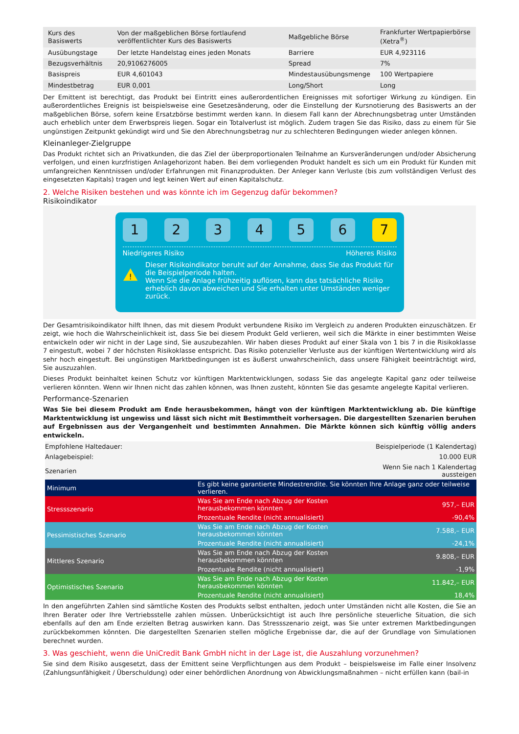| Kurs des Basiswerts | Von der maßgeblichen Börse fortlaufend veröffentlichter Kurs des Basiswerts | Maßgebliche Börse | Frankfurter Wertpapierbörse (Xetra<sup>®</sup>) |
| Ausübungstage | Der letzte Handelstag eines jeden Monats | Barriere | EUR 4,923116 |
| Bezugsverhältnis | 20,9106276005 | Spread | 7% |
| Basispreis | EUR 4,601043 | Mindestausübungsmenge | 100 Wertpapiere |
| Mindestbetrag | EUR 0,001 | Long/Short | Long |
Der Emittent ist berechtigt, das Produkt bei Eintritt eines außerordentlichen Ereignisses mit sofortiger Wirkung zu kündigen. Ein außerordentliches Ereignis ist beispielsweise eine Gesetzesänderung, oder die Einstellung der Kursnotierung des Basiswerts an der maßgeblichen Börse, sofern keine Ersatzbörse bestimmt werden kann. In diesem Fall kann der Abrechnungsbetrag unter Umständen auch erheblich unter dem Erwerbspreis liegen. Sogar ein Totalverlust ist möglich. Zudem tragen Sie das Risiko, dass zu einem für Sie ungünstigen Zeitpunkt gekündigt wird und Sie den Abrechnungsbetrag nur zu schlechteren Bedingungen wieder anlegen können.
Kleinanleger-Zielgruppe
Das Produkt richtet sich an Privatkunden, die das Ziel der überproportionalen Teilnahme an Kursveränderungen und/oder Absicherung verfolgen, und einen kurzfristigen Anlagehorizont haben. Bei dem vorliegenden Produkt handelt es sich um ein Produkt für Kunden mit umfangreichen Kenntnissen und/oder Erfahrungen mit Finanzprodukten. Der Anleger kann Verluste (bis zum vollständigen Verlust des eingesetzten Kapitals) tragen und legt keinen Wert auf einen Kapitalschutz.
2. Welche Risiken bestehen und was könnte ich im Gegenzug dafür bekommen?
Risikoindikator
1 2 3 4 5 6 7
Niedrigeres Risiko Höheres Risiko
!
Dieser Risikoindikator beruht auf der Annahme, dass Sie das Produkt für die Beispielperiode halten.
Wenn Sie die Anlage frühzeitig auflösen, kann das tatsächliche Risiko erheblich davon abweichen und Sie erhalten unter Umständen weniger zurück.
Der Gesamtrisikoindikator hilft Ihnen, das mit diesem Produkt verbundene Risiko im Vergleich zu anderen Produkten einzuschätzen. Er zeigt, wie hoch die Wahrscheinlichkeit ist, dass Sie bei diesem Produkt Geld verlieren, weil sich die Märkte in einer bestimmten Weise entwickeln oder wir nicht in der Lage sind, Sie auszubezahlen. Wir haben dieses Produkt auf einer Skala von 1 bis 7 in die Risikoklasse 7 eingestuft, wobei 7 der höchsten Risikoklasse entspricht. Das Risiko potenzieller Verluste aus der künftigen Wertentwicklung wird als sehr hoch eingestuft. Bei ungünstigen Marktbedingungen ist es äußerst unwahrscheinlich, dass unsere Fähigkeit beeinträchtigt wird, Sie auszuzahlen.
Dieses Produkt beinhaltet keinen Schutz vor künftigen Marktentwicklungen, sodass Sie das angelegte Kapital ganz oder teilweise verlieren könnten. Wenn wir Ihnen nicht das zahlen können, was Ihnen zusteht, könnten Sie das gesamte angelegte Kapital verlieren.
Performance-Szenarien
Was Sie bei diesem Produkt am Ende herausbekommen, hängt von der künftigen Marktentwicklung ab. Die künftige Marktentwicklung ist ungewiss und lässt sich nicht mit Bestimmtheit vorhersagen. Die dargestellten Szenarien beruhen auf Ergebnissen aus der Vergangenheit und bestimmten Annahmen. Die Märkte können sich künftig völlig anders entwickeln.
| Empfohlene Haltedauer: | | Beispielperiode (1 Kalendertag) |
| Anlagebeispiel: | | 10.000 EUR |
| Szenarien | | Wenn Sie nach 1 Kalendertag aussteigen |
| Minimum | Es gibt keine garantierte Mindestrendite. Sie könnten Ihre Anlage ganz oder teilweise verlieren. | |
| Stressszenario | Was Sie am Ende nach Abzug der Kosten herausbekommen könnten | 957,– EUR |
| | Prozentuale Rendite (nicht annualisiert) | -90,4% |
| Pessimistisches Szenario | Was Sie am Ende nach Abzug der Kosten herausbekommen könnten | 7.588,– EUR |
| | Prozentuale Rendite (nicht annualisiert) | -24,1% |
| Mittleres Szenario | Was Sie am Ende nach Abzug der Kosten herausbekommen könnten | 9.808,– EUR |
| | Prozentuale Rendite (nicht annualisiert) | -1,9% |
| Optimistisches Szenario | Was Sie am Ende nach Abzug der Kosten herausbekommen könnten | 11.842,– EUR |
| | Prozentuale Rendite (nicht annualisiert) | 18,4% |
In den angeführten Zahlen sind sämtliche Kosten des Produkts selbst enthalten, jedoch unter Umständen nicht alle Kosten, die Sie an Ihren Berater oder Ihre Vertriebsstelle zahlen müssen. Unberücksichtigt ist auch Ihre persönliche steuerliche Situation, die sich ebenfalls auf den am Ende erzielten Betrag auswirken kann. Das Stressszenario zeigt, was Sie unter extremen Marktbedingungen zurückbekommen könnten. Die dargestellten Szenarien stellen mögliche Ergebnisse dar, die auf der Grundlage von Simulationen berechnet wurden.
3. Was geschieht, wenn die UniCredit Bank GmbH nicht in der Lage ist, die Auszahlung vorzunehmen?
Sie sind dem Risiko ausgesetzt, dass der Emittent seine Verpflichtungen aus dem Produkt – beispielsweise im Falle einer Insolvenz (Zahlungsunfähigkeit / Überschuldung) oder einer behördlichen Anordnung von Abwicklungsmaßnahmen – nicht erfüllen kann (bail-in